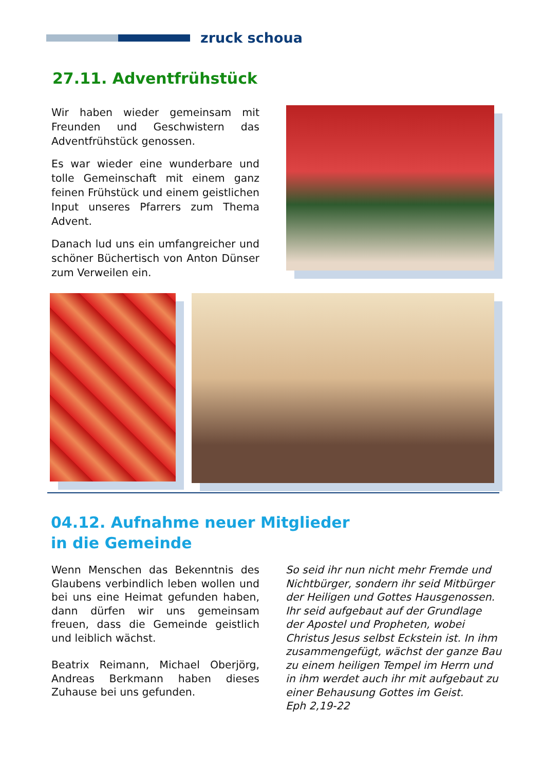zruck schoua
27.11. Adventfrühstück
Wir haben wieder gemeinsam mit Freunden und Geschwistern das Adventfrühstück genossen.
Es war wieder eine wunderbare und tolle Gemeinschaft mit einem ganz feinen Frühstück und einem geistlichen Input unseres Pfarrers zum Thema Advent.
Danach lud uns ein umfangreicher und schöner Büchertisch von Anton Dünser zum Verweilen ein.
04.12. Aufnahme neuer Mitglieder
in die Gemeinde
Wenn Menschen das Bekenntnis des Glaubens verbindlich leben wollen und bei uns eine Heimat gefunden haben, dann dürfen wir uns gemeinsam freuen, dass die Gemeinde geistlich und leiblich wächst.
Beatrix Reimann, Michael Oberjörg, Andreas Berkmann haben dieses Zuhause bei uns gefunden.
So seid ihr nun nicht mehr Fremde und Nichtbürger, sondern ihr seid Mitbürger der Heiligen und Gottes Hausgenossen. Ihr seid aufgebaut auf der Grundlage der Apostel und Propheten, wobei Christus Jesus selbst Eckstein ist. In ihm zusammengefügt, wächst der ganze Bau zu einem heiligen Tempel im Herrn und in ihm werdet auch ihr mit aufgebaut zu einer Behausung Gottes im Geist.
Eph 2,19-22